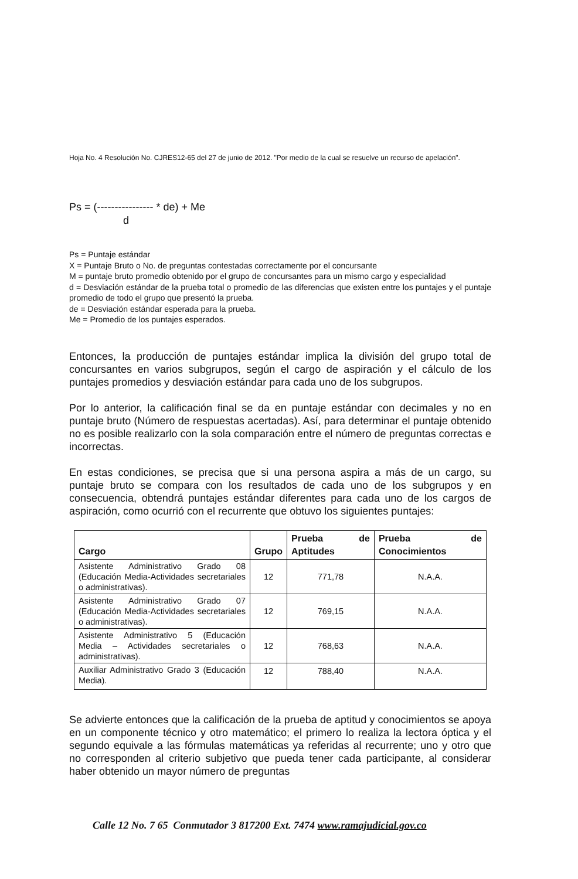Hoja No. 4 Resolución No. CJRES12-65 del 27 de junio de 2012. "Por medio de la cual se resuelve un recurso de apelación".
Ps = (---------------- * de) + Me
d
Ps = Puntaje estándar
X = Puntaje Bruto o No. de preguntas contestadas correctamente por el concursante
M = puntaje bruto promedio obtenido por el grupo de concursantes para un mismo cargo y especialidad
d = Desviación estándar de la prueba total o promedio de las diferencias que existen entre los puntajes y el puntaje promedio de todo el grupo que presentó la prueba.
de = Desviación estándar esperada para la prueba.
Me = Promedio de los puntajes esperados.
Entonces, la producción de puntajes estándar implica la división del grupo total de concursantes en varios subgrupos, según el cargo de aspiración y el cálculo de los puntajes promedios y desviación estándar para cada uno de los subgrupos.
Por lo anterior, la calificación final se da en puntaje estándar con decimales y no en puntaje bruto (Número de respuestas acertadas). Así, para determinar el puntaje obtenido no es posible realizarlo con la sola comparación entre el número de preguntas correctas e incorrectas.
En estas condiciones, se precisa que si una persona aspira a más de un cargo, su puntaje bruto se compara con los resultados de cada uno de los subgrupos y en consecuencia, obtendrá puntajes estándar diferentes para cada uno de los cargos de aspiración, como ocurrió con el recurrente que obtuvo los siguientes puntajes:
| Cargo | Grupo | Prueba de Aptitudes | Prueba de Conocimientos |
| --- | --- | --- | --- |
| Asistente Administrativo Grado 08 (Educación Media-Actividades secretariales o administrativas). | 12 | 771,78 | N.A.A. |
| Asistente Administrativo Grado 07 (Educación Media-Actividades secretariales o administrativas). | 12 | 769,15 | N.A.A. |
| Asistente Administrativo 5 (Educación Media – Actividades secretariales o administrativas). | 12 | 768,63 | N.A.A. |
| Auxiliar Administrativo Grado 3 (Educación Media). | 12 | 788,40 | N.A.A. |
Se advierte entonces que la calificación de la prueba de aptitud y conocimientos se apoya en un componente técnico y otro matemático; el primero lo realiza la lectora óptica y el segundo equivale a las fórmulas matemáticas ya referidas al recurrente; uno y otro que no corresponden al criterio subjetivo que pueda tener cada participante, al considerar haber obtenido un mayor número de preguntas
Calle 12 No. 7 65 Conmutador 3 817200 Ext. 7474 www.ramajudicial.gov.co